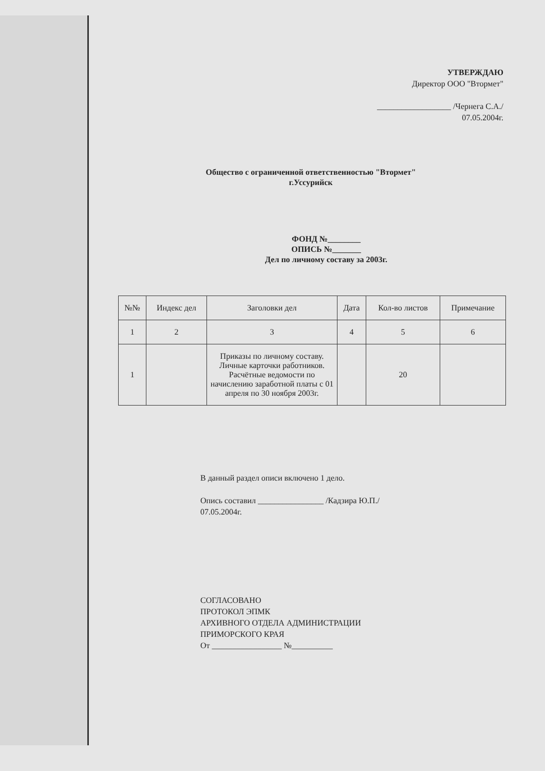УТВЕРЖДАЮ
Директор ООО "Втормет"
__________________ /Чернега С.А./
07.05.2004г.
Общество с ограниченной ответственностью "Втормет"
г.Уссурийск
ФОНД №________
ОПИСЬ №_______
Дел по личному составу за 2003г.
| №№ | Индекс дел | Заголовки дел | Дата | Кол-во листов | Примечание |
| --- | --- | --- | --- | --- | --- |
| 1 | 2 | 3 | 4 | 5 | 6 |
| 1 | | Приказы по личному составу. Личные карточки работников. Расчётные ведомости по начислению заработной платы с 01 апреля по 30 ноября 2003г. | | 20 | |
В данный раздел описи включено 1 дело.
Опись составил ________________ /Кадзира Ю.П./
07.05.2004г.
СОГЛАСОВАНО
ПРОТОКОЛ ЭПМК
АРХИВНОГО ОТДЕЛА АДМИНИСТРАЦИИ
ПРИМОРСКОГО КРАЯ
От _________________ №__________